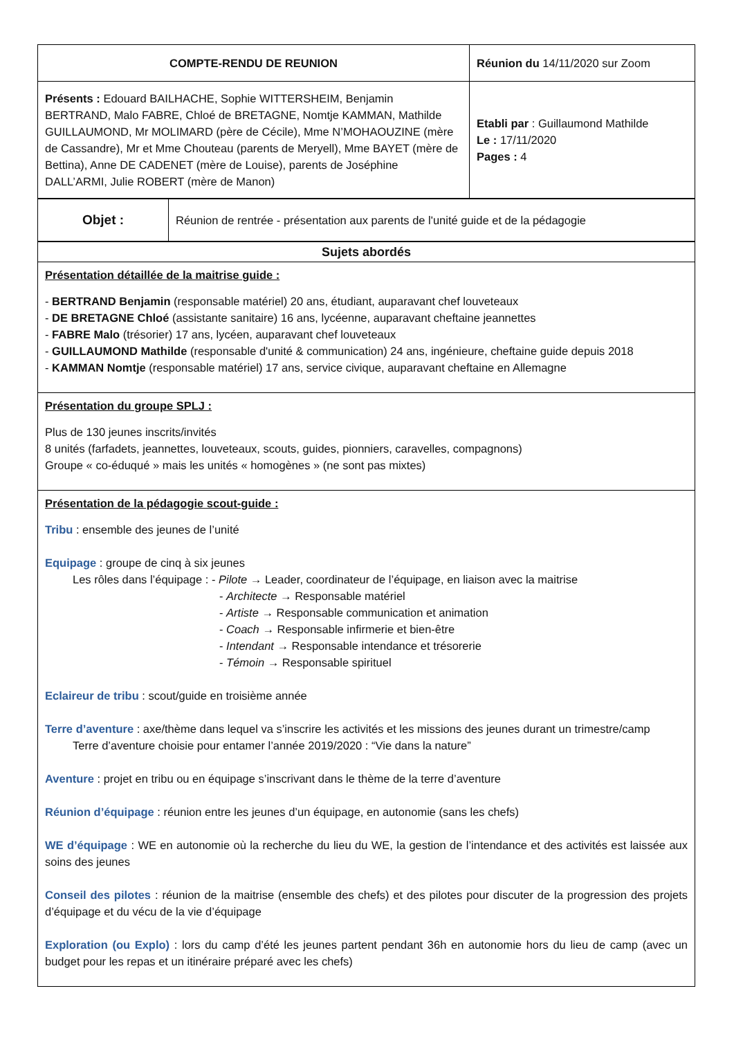| COMPTE-RENDU DE REUNION | Réunion du 14/11/2020 sur Zoom |
| Présents : Edouard BAILHACHE, Sophie WITTERSHEIM, Benjamin BERTRAND, Malo FABRE, Chloé de BRETAGNE, Nomtje KAMMAN, Mathilde GUILLAUMOND, Mr MOLIMARD (père de Cécile), Mme N’MOHAOUZINE (mère de Cassandre), Mr et Mme Chouteau (parents de Meryell), Mme BAYET (mère de Bettina), Anne DE CADENET (mère de Louise), parents de Joséphine DALL’ARMI, Julie ROBERT (mère de Manon) | Etabli par : Guillaumond Mathilde Le : 17/11/2020 Pages : 4 |
| Objet : | Réunion de rentrée - présentation aux parents de l'unité guide et de la pédagogie |
| Sujets abordés |
| Présentation détaillée de la maitrise guide : - BERTRAND Benjamin (responsable matériel) 20 ans, étudiant, auparavant chef louveteaux - DE BRETAGNE Chloé (assistante sanitaire) 16 ans, lycéenne, auparavant cheftaine jeannettes - FABRE Malo (trésorier) 17 ans, lycéen, auparavant chef louveteaux - GUILLAUMOND Mathilde (responsable d'unité & communication) 24 ans, ingénieure, cheftaine guide depuis 2018 - KAMMAN Nomtje (responsable matériel) 17 ans, service civique, auparavant cheftaine en Allemagne |
| Présentation du groupe SPLJ : Plus de 130 jeunes inscrits/invités 8 unités (farfadets, jeannettes, louveteaux, scouts, guides, pionniers, caravelles, compagnons) Groupe « co-éduqué » mais les unités « homogènes » (ne sont pas mixtes) |
| Présentation de la pédagogie scout-guide : Tribu : ensemble des jeunes de l’unité Equipage : groupe de cinq à six jeunes Les rôles dans l’équipage : - Pilote → Leader, coordinateur de l’équipage, en liaison avec la maitrise - Architecte → Responsable matériel - Artiste → Responsable communication et animation - Coach → Responsable infirmerie et bien-être - Intendant → Responsable intendance et trésorerie - Témoin → Responsable spirituel Eclaireur de tribu : scout/guide en troisième année Terre d’aventure : axe/thème dans lequel va s’inscrire les activités et les missions des jeunes durant un trimestre/camp Terre d’aventure choisie pour entamer l’année 2019/2020 : “Vie dans la nature” Aventure : projet en tribu ou en équipage s’inscrivant dans le thème de la terre d’aventure Réunion d’équipage : réunion entre les jeunes d’un équipage, en autonomie (sans les chefs) WE d’équipage : WE en autonomie où la recherche du lieu du WE, la gestion de l’intendance et des activités est laissée aux soins des jeunes Conseil des pilotes : réunion de la maitrise (ensemble des chefs) et des pilotes pour discuter de la progression des projets d’équipage et du vécu de la vie d’équipage Exploration (ou Explo) : lors du camp d’été les jeunes partent pendant 36h en autonomie hors du lieu de camp (avec un budget pour les repas et un itinéraire préparé avec les chefs) |